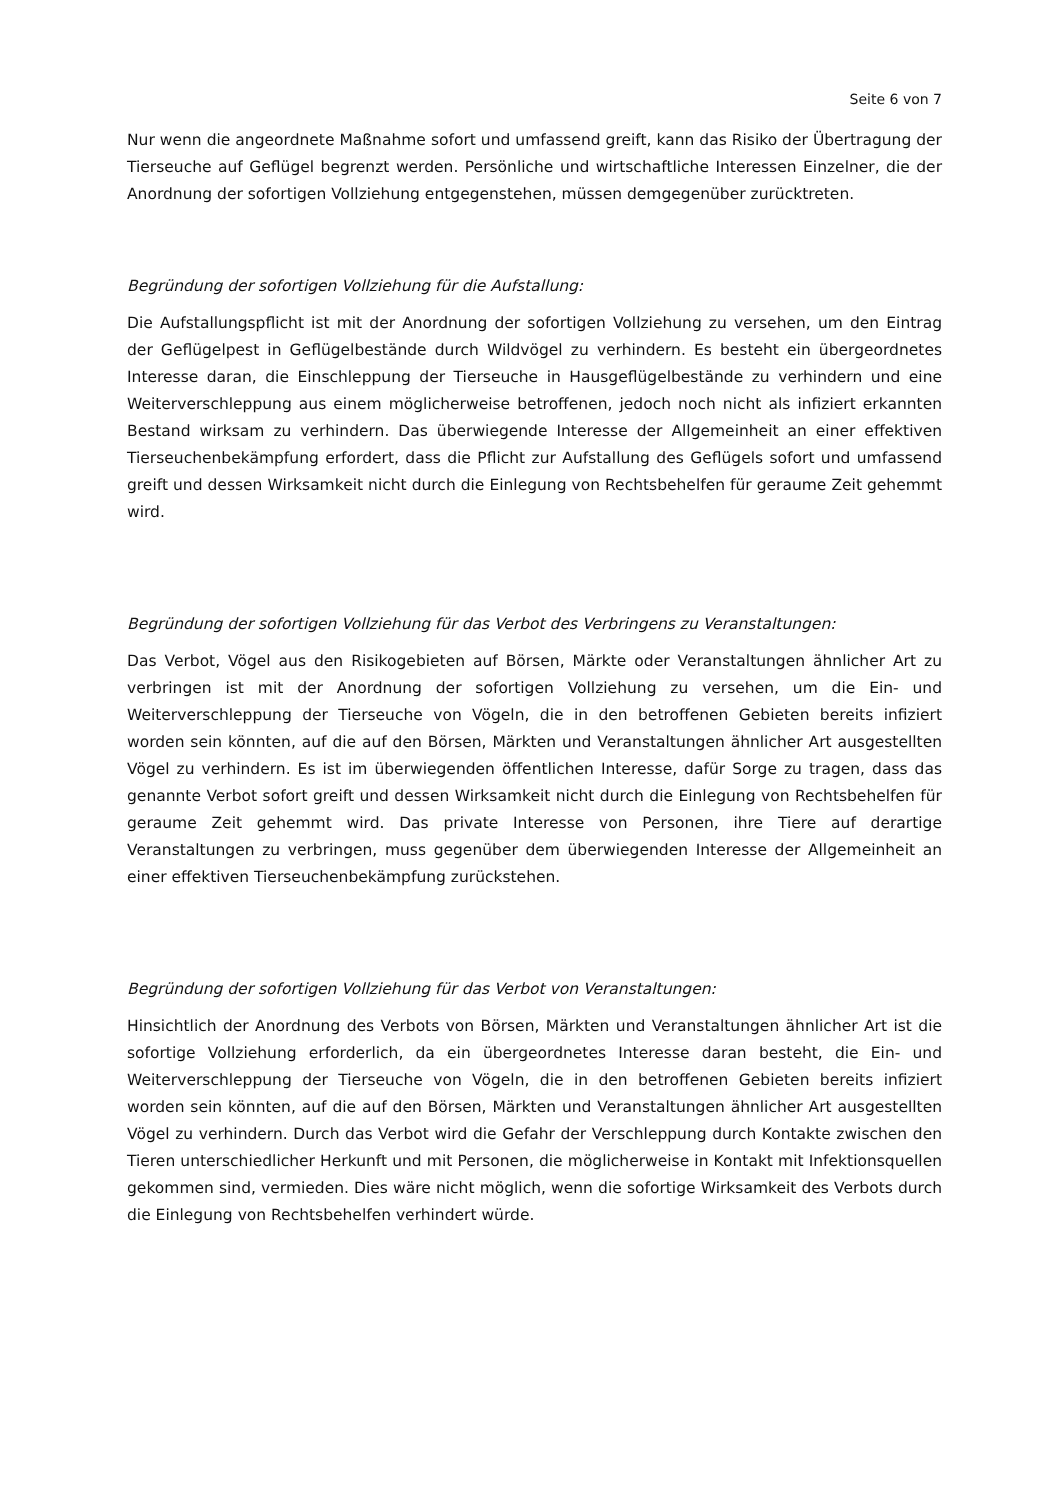Seite 6 von 7
Nur wenn die angeordnete Maßnahme sofort und umfassend greift, kann das Risiko der Übertragung der Tierseuche auf Geflügel begrenzt werden. Persönliche und wirtschaftliche Interessen Einzelner, die der Anordnung der sofortigen Vollziehung entgegenstehen, müssen demgegenüber zurücktreten.
Begründung der sofortigen Vollziehung für die Aufstallung:
Die Aufstallungspflicht ist mit der Anordnung der sofortigen Vollziehung zu versehen, um den Eintrag der Geflügelpest in Geflügelbestände durch Wildvögel zu verhindern. Es besteht ein übergeordnetes Interesse daran, die Einschleppung der Tierseuche in Hausgeflügelbestände zu verhindern und eine Weiterverschleppung aus einem möglicherweise betroffenen, jedoch noch nicht als infiziert erkannten Bestand wirksam zu verhindern. Das überwiegende Interesse der Allgemeinheit an einer effektiven Tierseuchenbekämpfung erfordert, dass die Pflicht zur Aufstallung des Geflügels sofort und umfassend greift und dessen Wirksamkeit nicht durch die Einlegung von Rechtsbehelfen für geraume Zeit gehemmt wird.
Begründung der sofortigen Vollziehung für das Verbot des Verbringens zu Veranstaltungen:
Das Verbot, Vögel aus den Risikogebieten auf Börsen, Märkte oder Veranstaltungen ähnlicher Art zu verbringen ist mit der Anordnung der sofortigen Vollziehung zu versehen, um die Ein- und Weiterverschleppung der Tierseuche von Vögeln, die in den betroffenen Gebieten bereits infiziert worden sein könnten, auf die auf den Börsen, Märkten und Veranstaltungen ähnlicher Art ausgestellten Vögel zu verhindern. Es ist im überwiegenden öffentlichen Interesse, dafür Sorge zu tragen, dass das genannte Verbot sofort greift und dessen Wirksamkeit nicht durch die Einlegung von Rechtsbehelfen für geraume Zeit gehemmt wird. Das private Interesse von Personen, ihre Tiere auf derartige Veranstaltungen zu verbringen, muss gegenüber dem überwiegenden Interesse der Allgemeinheit an einer effektiven Tierseuchenbekämpfung zurückstehen.
Begründung der sofortigen Vollziehung für das Verbot von Veranstaltungen:
Hinsichtlich der Anordnung des Verbots von Börsen, Märkten und Veranstaltungen ähnlicher Art ist die sofortige Vollziehung erforderlich, da ein übergeordnetes Interesse daran besteht, die Ein- und Weiterverschleppung der Tierseuche von Vögeln, die in den betroffenen Gebieten bereits infiziert worden sein könnten, auf die auf den Börsen, Märkten und Veranstaltungen ähnlicher Art ausgestellten Vögel zu verhindern. Durch das Verbot wird die Gefahr der Verschleppung durch Kontakte zwischen den Tieren unterschiedlicher Herkunft und mit Personen, die möglicherweise in Kontakt mit Infektionsquellen gekommen sind, vermieden. Dies wäre nicht möglich, wenn die sofortige Wirksamkeit des Verbots durch die Einlegung von Rechtsbehelfen verhindert würde.